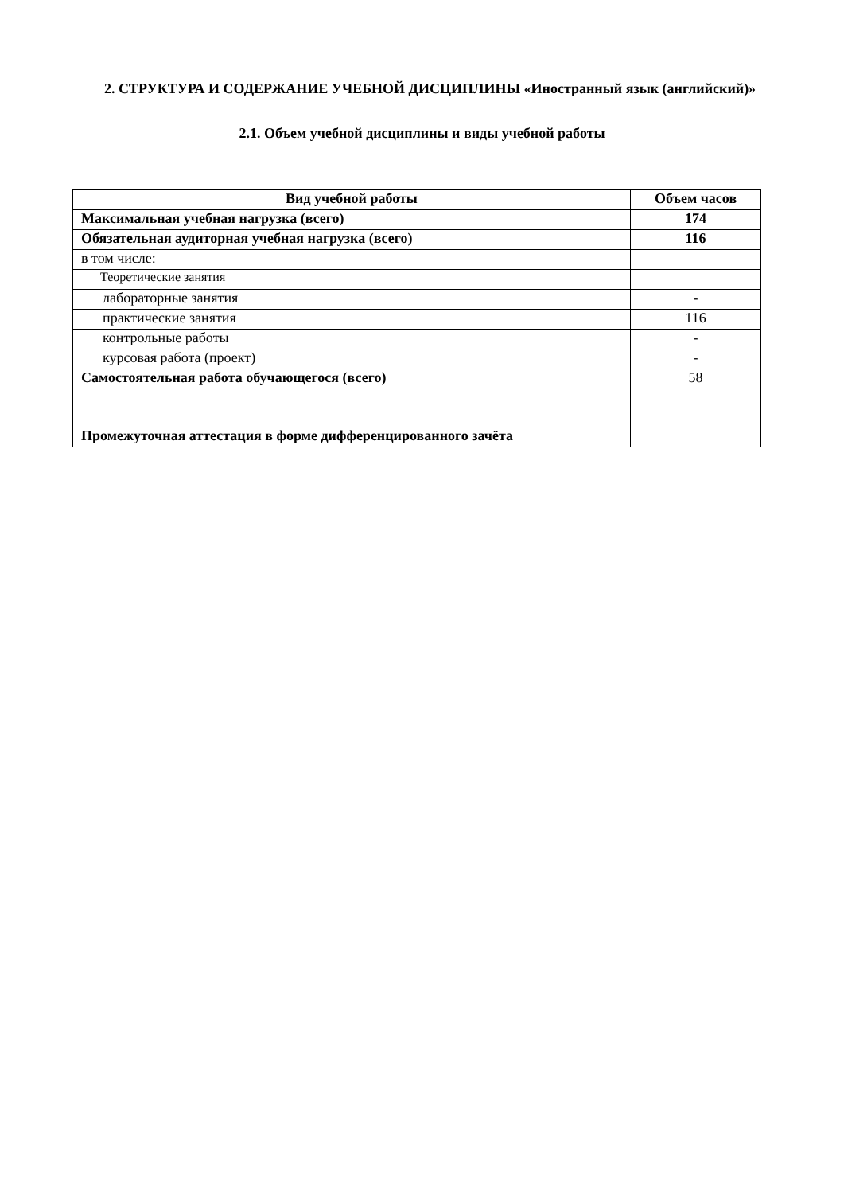2. СТРУКТУРА И СОДЕРЖАНИЕ УЧЕБНОЙ ДИСЦИПЛИНЫ «Иностранный язык (английский)»
2.1. Объем учебной дисциплины и виды учебной работы
| Вид учебной работы | Объем часов |
| --- | --- |
| Максимальная учебная нагрузка (всего) | 174 |
| Обязательная аудиторная учебная нагрузка (всего) | 116 |
| в том числе: | |
| Теоретические занятия | |
| лабораторные занятия | - |
| практические занятия | 116 |
| контрольные работы | - |
| курсовая работа (проект) | - |
| Самостоятельная работа обучающегося (всего) | 58 |
| Промежуточная аттестация в форме дифференцированного зачёта | |